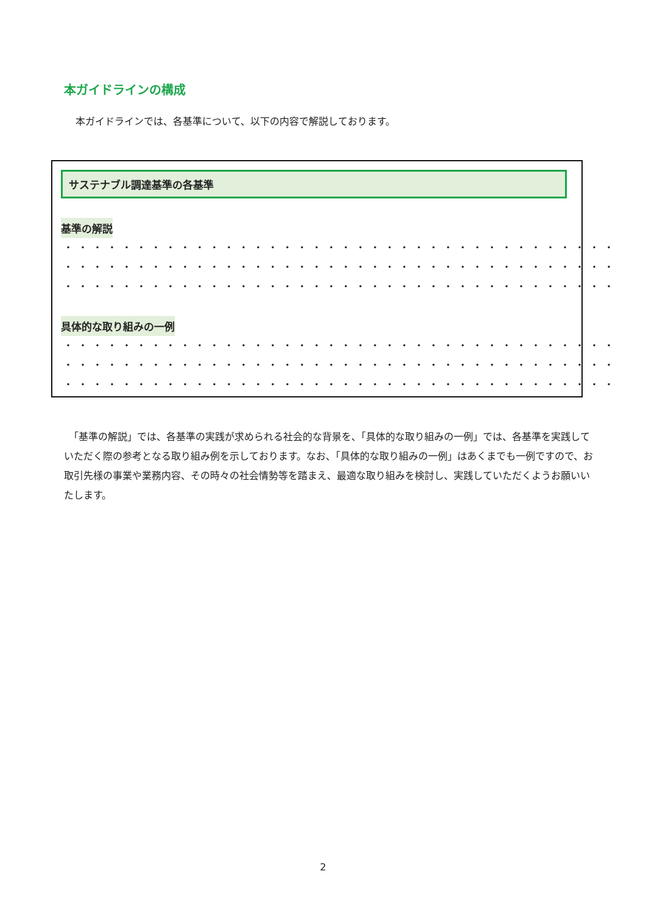本ガイドラインの構成
本ガイドラインでは、各基準について、以下の内容で解説しております。
サステナブル調達基準の各基準
基準の解説
・・・・・・・・・・・・・・・・・・・・・・・・・・・・・・・・・・・・・・・・・・・・
・・・・・・・・・・・・・・・・・・・・・・・・・・・・・・・・・・・・・・・・・・・・
・・・・・・・・・・・・・・・・・・・・・・・・・・・・・・・・・・・・・・・・・・・・
具体的な取り組みの一例
・・・・・・・・・・・・・・・・・・・・・・・・・・・・・・・・・・・・・・・・・・・・
・・・・・・・・・・・・・・・・・・・・・・・・・・・・・・・・・・・・・・・・・・・・
・・・・・・・・・・・・・・・・・・・・・・・・・・・・・・・・・・・・・・・・・・・・
　「基準の解説」では、各基準の実践が求められる社会的な背景を、「具体的な取り組みの一例」では、各基準を実践していただく際の参考となる取り組み例を示しております。なお、「具体的な取り組みの一例」はあくまでも一例ですので、お取引先様の事業や業務内容、その時々の社会情勢等を踏まえ、最適な取り組みを検討し、実践していただくようお願いいたします。
2